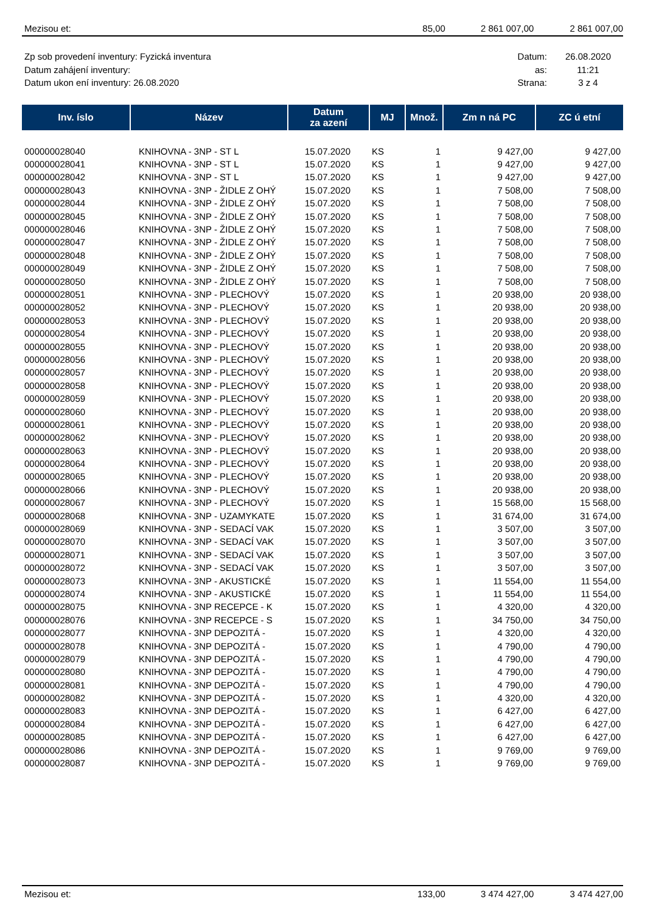Mezisou et: 85,00 2 861 007,00 2 861 007,00
Zp sob provedení inventury: Fyzická inventura
Datum zahájení inventury:
Datum ukon ení inventury: 26.08.2020
Datum:
as:
Strana:
26.08.2020
11:21
3 z 4
| Inv. íslo | Název | Datum za azení | MJ | Množ. | Zm n ná PC | ZC ú etní |
| --- | --- | --- | --- | --- | --- | --- |
| 000000028040 | KNIHOVNA - 3NP - ST L | 15.07.2020 | KS | 1 | 9 427,00 | 9 427,00 |
| 000000028041 | KNIHOVNA - 3NP - ST L | 15.07.2020 | KS | 1 | 9 427,00 | 9 427,00 |
| 000000028042 | KNIHOVNA - 3NP - ST L | 15.07.2020 | KS | 1 | 9 427,00 | 9 427,00 |
| 000000028043 | KNIHOVNA - 3NP - ŽIDLE Z OHÝ | 15.07.2020 | KS | 1 | 7 508,00 | 7 508,00 |
| 000000028044 | KNIHOVNA - 3NP - ŽIDLE Z OHÝ | 15.07.2020 | KS | 1 | 7 508,00 | 7 508,00 |
| 000000028045 | KNIHOVNA - 3NP - ŽIDLE Z OHÝ | 15.07.2020 | KS | 1 | 7 508,00 | 7 508,00 |
| 000000028046 | KNIHOVNA - 3NP - ŽIDLE Z OHÝ | 15.07.2020 | KS | 1 | 7 508,00 | 7 508,00 |
| 000000028047 | KNIHOVNA - 3NP - ŽIDLE Z OHÝ | 15.07.2020 | KS | 1 | 7 508,00 | 7 508,00 |
| 000000028048 | KNIHOVNA - 3NP - ŽIDLE Z OHÝ | 15.07.2020 | KS | 1 | 7 508,00 | 7 508,00 |
| 000000028049 | KNIHOVNA - 3NP - ŽIDLE Z OHÝ | 15.07.2020 | KS | 1 | 7 508,00 | 7 508,00 |
| 000000028050 | KNIHOVNA - 3NP - ŽIDLE Z OHÝ | 15.07.2020 | KS | 1 | 7 508,00 | 7 508,00 |
| 000000028051 | KNIHOVNA - 3NP - PLECHOVÝ | 15.07.2020 | KS | 1 | 20 938,00 | 20 938,00 |
| 000000028052 | KNIHOVNA - 3NP - PLECHOVÝ | 15.07.2020 | KS | 1 | 20 938,00 | 20 938,00 |
| 000000028053 | KNIHOVNA - 3NP - PLECHOVÝ | 15.07.2020 | KS | 1 | 20 938,00 | 20 938,00 |
| 000000028054 | KNIHOVNA - 3NP - PLECHOVÝ | 15.07.2020 | KS | 1 | 20 938,00 | 20 938,00 |
| 000000028055 | KNIHOVNA - 3NP - PLECHOVÝ | 15.07.2020 | KS | 1 | 20 938,00 | 20 938,00 |
| 000000028056 | KNIHOVNA - 3NP - PLECHOVÝ | 15.07.2020 | KS | 1 | 20 938,00 | 20 938,00 |
| 000000028057 | KNIHOVNA - 3NP - PLECHOVÝ | 15.07.2020 | KS | 1 | 20 938,00 | 20 938,00 |
| 000000028058 | KNIHOVNA - 3NP - PLECHOVÝ | 15.07.2020 | KS | 1 | 20 938,00 | 20 938,00 |
| 000000028059 | KNIHOVNA - 3NP - PLECHOVÝ | 15.07.2020 | KS | 1 | 20 938,00 | 20 938,00 |
| 000000028060 | KNIHOVNA - 3NP - PLECHOVÝ | 15.07.2020 | KS | 1 | 20 938,00 | 20 938,00 |
| 000000028061 | KNIHOVNA - 3NP - PLECHOVÝ | 15.07.2020 | KS | 1 | 20 938,00 | 20 938,00 |
| 000000028062 | KNIHOVNA - 3NP - PLECHOVÝ | 15.07.2020 | KS | 1 | 20 938,00 | 20 938,00 |
| 000000028063 | KNIHOVNA - 3NP - PLECHOVÝ | 15.07.2020 | KS | 1 | 20 938,00 | 20 938,00 |
| 000000028064 | KNIHOVNA - 3NP - PLECHOVÝ | 15.07.2020 | KS | 1 | 20 938,00 | 20 938,00 |
| 000000028065 | KNIHOVNA - 3NP - PLECHOVÝ | 15.07.2020 | KS | 1 | 20 938,00 | 20 938,00 |
| 000000028066 | KNIHOVNA - 3NP - PLECHOVÝ | 15.07.2020 | KS | 1 | 20 938,00 | 20 938,00 |
| 000000028067 | KNIHOVNA - 3NP - PLECHOVÝ | 15.07.2020 | KS | 1 | 15 568,00 | 15 568,00 |
| 000000028068 | KNIHOVNA - 3NP - UZAMYKATE | 15.07.2020 | KS | 1 | 31 674,00 | 31 674,00 |
| 000000028069 | KNIHOVNA - 3NP - SEDACÍ VAK | 15.07.2020 | KS | 1 | 3 507,00 | 3 507,00 |
| 000000028070 | KNIHOVNA - 3NP - SEDACÍ VAK | 15.07.2020 | KS | 1 | 3 507,00 | 3 507,00 |
| 000000028071 | KNIHOVNA - 3NP - SEDACÍ VAK | 15.07.2020 | KS | 1 | 3 507,00 | 3 507,00 |
| 000000028072 | KNIHOVNA - 3NP - SEDACÍ VAK | 15.07.2020 | KS | 1 | 3 507,00 | 3 507,00 |
| 000000028073 | KNIHOVNA - 3NP - AKUSTICKÉ | 15.07.2020 | KS | 1 | 11 554,00 | 11 554,00 |
| 000000028074 | KNIHOVNA - 3NP - AKUSTICKÉ | 15.07.2020 | KS | 1 | 11 554,00 | 11 554,00 |
| 000000028075 | KNIHOVNA - 3NP RECEPCE - K | 15.07.2020 | KS | 1 | 4 320,00 | 4 320,00 |
| 000000028076 | KNIHOVNA - 3NP RECEPCE - S | 15.07.2020 | KS | 1 | 34 750,00 | 34 750,00 |
| 000000028077 | KNIHOVNA - 3NP DEPOZITÁ - | 15.07.2020 | KS | 1 | 4 320,00 | 4 320,00 |
| 000000028078 | KNIHOVNA - 3NP DEPOZITÁ - | 15.07.2020 | KS | 1 | 4 790,00 | 4 790,00 |
| 000000028079 | KNIHOVNA - 3NP DEPOZITÁ - | 15.07.2020 | KS | 1 | 4 790,00 | 4 790,00 |
| 000000028080 | KNIHOVNA - 3NP DEPOZITÁ - | 15.07.2020 | KS | 1 | 4 790,00 | 4 790,00 |
| 000000028081 | KNIHOVNA - 3NP DEPOZITÁ - | 15.07.2020 | KS | 1 | 4 790,00 | 4 790,00 |
| 000000028082 | KNIHOVNA - 3NP DEPOZITÁ - | 15.07.2020 | KS | 1 | 4 320,00 | 4 320,00 |
| 000000028083 | KNIHOVNA - 3NP DEPOZITÁ - | 15.07.2020 | KS | 1 | 6 427,00 | 6 427,00 |
| 000000028084 | KNIHOVNA - 3NP DEPOZITÁ - | 15.07.2020 | KS | 1 | 6 427,00 | 6 427,00 |
| 000000028085 | KNIHOVNA - 3NP DEPOZITÁ - | 15.07.2020 | KS | 1 | 6 427,00 | 6 427,00 |
| 000000028086 | KNIHOVNA - 3NP DEPOZITÁ - | 15.07.2020 | KS | 1 | 9 769,00 | 9 769,00 |
| 000000028087 | KNIHOVNA - 3NP DEPOZITÁ - | 15.07.2020 | KS | 1 | 9 769,00 | 9 769,00 |
Mezisou et: 133,00 3 474 427,00 3 474 427,00